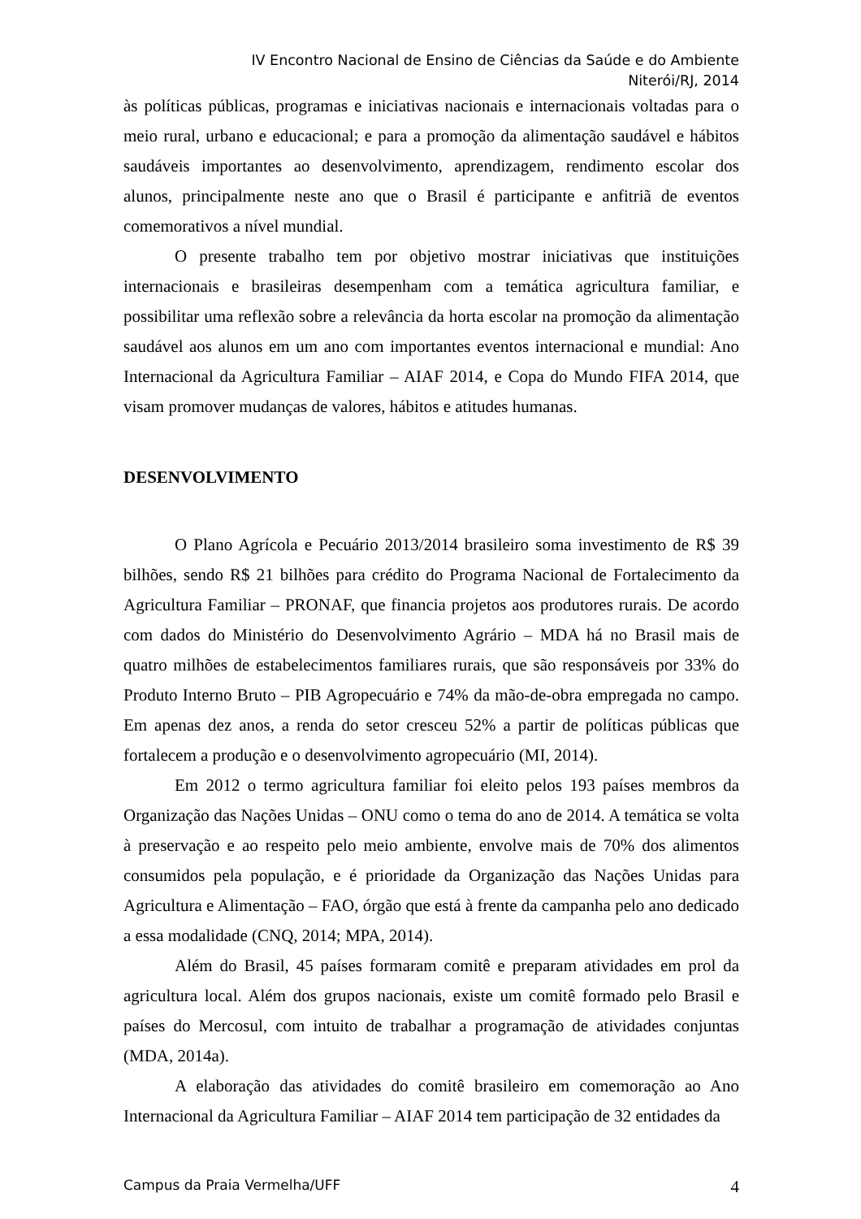IV Encontro Nacional de Ensino de Ciências da Saúde e do Ambiente
Niterói/RJ, 2014
às políticas públicas, programas e iniciativas nacionais e internacionais voltadas para o meio rural, urbano e educacional; e para a promoção da alimentação saudável e hábitos saudáveis importantes ao desenvolvimento, aprendizagem, rendimento escolar dos alunos, principalmente neste ano que o Brasil é participante e anfitriã de eventos comemorativos a nível mundial.
O presente trabalho tem por objetivo mostrar iniciativas que instituições internacionais e brasileiras desempenham com a temática agricultura familiar, e possibilitar uma reflexão sobre a relevância da horta escolar na promoção da alimentação saudável aos alunos em um ano com importantes eventos internacional e mundial: Ano Internacional da Agricultura Familiar – AIAF 2014, e Copa do Mundo FIFA 2014, que visam promover mudanças de valores, hábitos e atitudes humanas.
DESENVOLVIMENTO
O Plano Agrícola e Pecuário 2013/2014 brasileiro soma investimento de R$ 39 bilhões, sendo R$ 21 bilhões para crédito do Programa Nacional de Fortalecimento da Agricultura Familiar – PRONAF, que financia projetos aos produtores rurais. De acordo com dados do Ministério do Desenvolvimento Agrário – MDA há no Brasil mais de quatro milhões de estabelecimentos familiares rurais, que são responsáveis por 33% do Produto Interno Bruto – PIB Agropecuário e 74% da mão-de-obra empregada no campo. Em apenas dez anos, a renda do setor cresceu 52% a partir de políticas públicas que fortalecem a produção e o desenvolvimento agropecuário (MI, 2014).
Em 2012 o termo agricultura familiar foi eleito pelos 193 países membros da Organização das Nações Unidas – ONU como o tema do ano de 2014. A temática se volta à preservação e ao respeito pelo meio ambiente, envolve mais de 70% dos alimentos consumidos pela população, e é prioridade da Organização das Nações Unidas para Agricultura e Alimentação – FAO, órgão que está à frente da campanha pelo ano dedicado a essa modalidade (CNQ, 2014; MPA, 2014).
Além do Brasil, 45 países formaram comitê e preparam atividades em prol da agricultura local. Além dos grupos nacionais, existe um comitê formado pelo Brasil e países do Mercosul, com intuito de trabalhar a programação de atividades conjuntas (MDA, 2014a).
A elaboração das atividades do comitê brasileiro em comemoração ao Ano Internacional da Agricultura Familiar – AIAF 2014 tem participação de 32 entidades da
Campus da Praia Vermelha/UFF 4